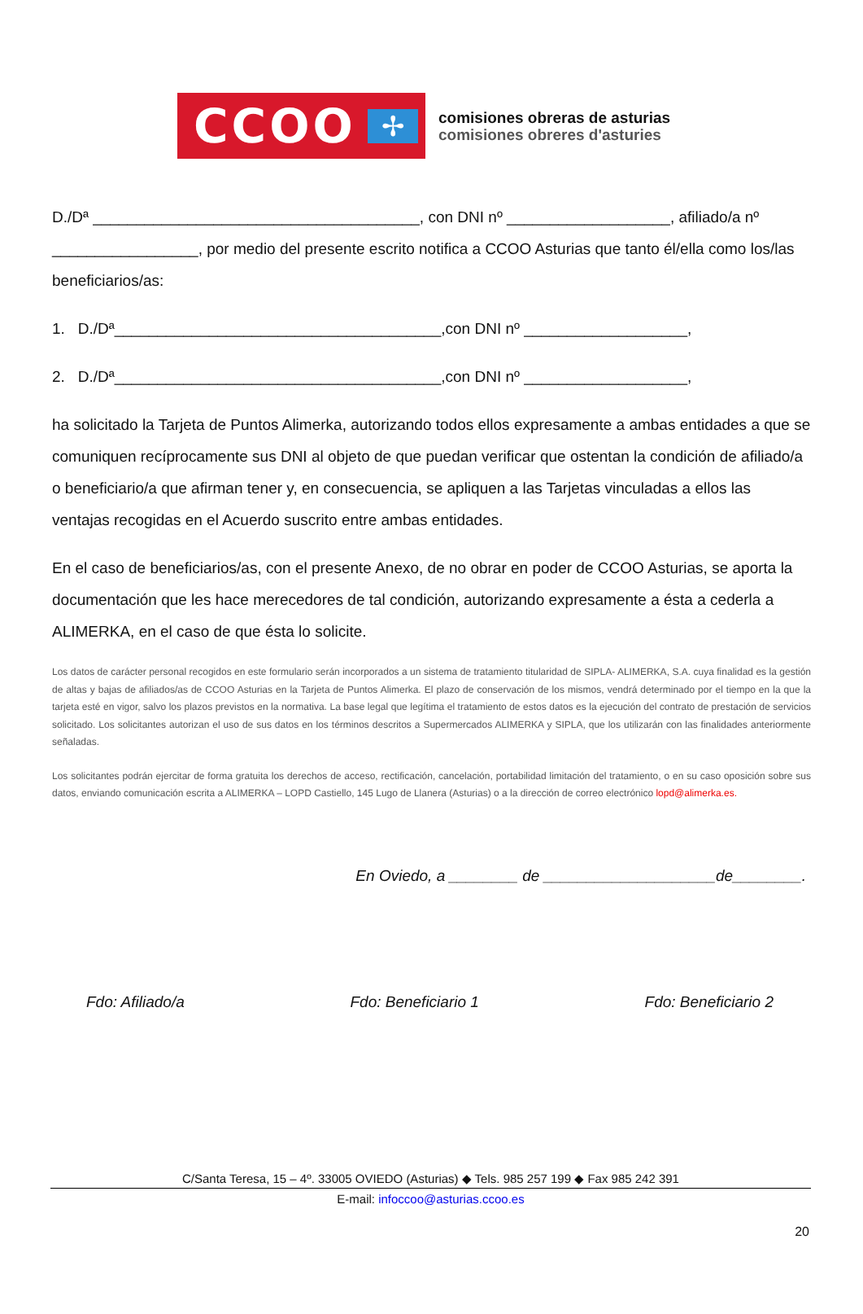CCOO
✢
comisiones obreras de asturias
comisiones obreres d'asturies
D./Dª ______________________________________, con DNI nº ___________________, afiliado/a nº _________________, por medio del presente escrito notifica a CCOO Asturias que tanto él/ella como los/las beneficiarios/as:
1. D./Dª______________________________________,con DNI nº ___________________,
2. D./Dª______________________________________,con DNI nº ___________________,
ha solicitado la Tarjeta de Puntos Alimerka, autorizando todos ellos expresamente a ambas entidades a que se comuniquen recíprocamente sus DNI al objeto de que puedan verificar que ostentan la condición de afiliado/a o beneficiario/a que afirman tener y, en consecuencia, se apliquen a las Tarjetas vinculadas a ellos las ventajas recogidas en el Acuerdo suscrito entre ambas entidades.
En el caso de beneficiarios/as, con el presente Anexo, de no obrar en poder de CCOO Asturias, se aporta la documentación que les hace merecedores de tal condición, autorizando expresamente a ésta a cederla a ALIMERKA, en el caso de que ésta lo solicite.
Los datos de carácter personal recogidos en este formulario serán incorporados a un sistema de tratamiento titularidad de SIPLA- ALIMERKA, S.A. cuya finalidad es la gestión de altas y bajas de afiliados/as de CCOO Asturias en la Tarjeta de Puntos Alimerka. El plazo de conservación de los mismos, vendrá determinado por el tiempo en la que la tarjeta esté en vigor, salvo los plazos previstos en la normativa. La base legal que legítima el tratamiento de estos datos es la ejecución del contrato de prestación de servicios solicitado. Los solicitantes autorizan el uso de sus datos en los términos descritos a Supermercados ALIMERKA y SIPLA, que los utilizarán con las finalidades anteriormente señaladas.
Los solicitantes podrán ejercitar de forma gratuita los derechos de acceso, rectificación, cancelación, portabilidad limitación del tratamiento, o en su caso oposición sobre sus datos, enviando comunicación escrita a ALIMERKA – LOPD Castiello, 145 Lugo de Llanera (Asturias) o a la dirección de correo electrónico lopd@alimerka.es.
En Oviedo, a ________ de ____________________de________.
Fdo: Afiliado/a Fdo: Beneficiario 1 Fdo: Beneficiario 2
C/Santa Teresa, 15 – 4º. 33005 OVIEDO (Asturias) ◆ Tels. 985 257 199 ◆ Fax 985 242 391
E-mail: infoccoo@asturias.ccoo.es
20